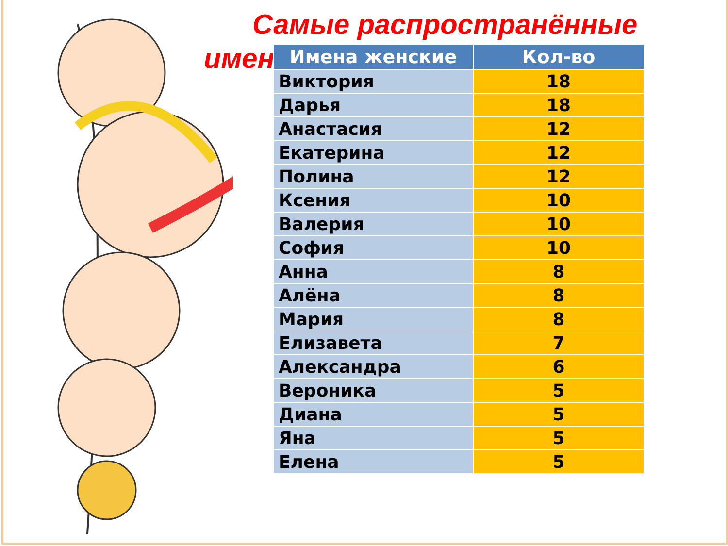Самые распространённые
имена
| Имена женские | Кол-во |
| --- | --- |
| Виктория | 18 |
| Дарья | 18 |
| Анастасия | 12 |
| Екатерина | 12 |
| Полина | 12 |
| Ксения | 10 |
| Валерия | 10 |
| София | 10 |
| Анна | 8 |
| Алёна | 8 |
| Мария | 8 |
| Елизавета | 7 |
| Александра | 6 |
| Вероника | 5 |
| Диана | 5 |
| Яна | 5 |
| Елена | 5 |